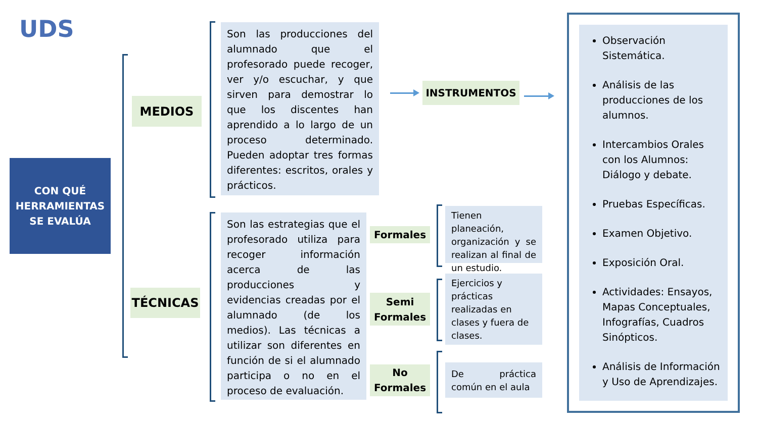UDS
CON QUÉ
HERRAMIENTAS
SE EVALÚA
MEDIOS
TÉCNICAS
Son las producciones del alumnado que el profesorado puede recoger, ver y/o escuchar, y que sirven para demostrar lo que los discentes han aprendido a lo largo de un proceso determinado. Pueden adoptar tres formas diferentes: escritos, orales y prácticos.
Son las estrategias que el profesorado utiliza para recoger información acerca de las producciones y evidencias creadas por el alumnado (de los medios). Las técnicas a utilizar son diferentes en función de si el alumnado participa o no en el proceso de evaluación.
INSTRUMENTOS
Formales
Tienen planeación, organización y se realizan al final de un estudio.
Semi
Formales
Ejercicios y prácticas realizadas en clases y fuera de clases.
No
Formales
De práctica común en el aula
Observación Sistemática.
Análisis de las producciones de los alumnos.
Intercambios Orales con los Alumnos: Diálogo y debate.
Pruebas Específicas.
Examen Objetivo.
Exposición Oral.
Actividades: Ensayos, Mapas Conceptuales, Infografías, Cuadros Sinópticos.
Análisis de Información y Uso de Aprendizajes.